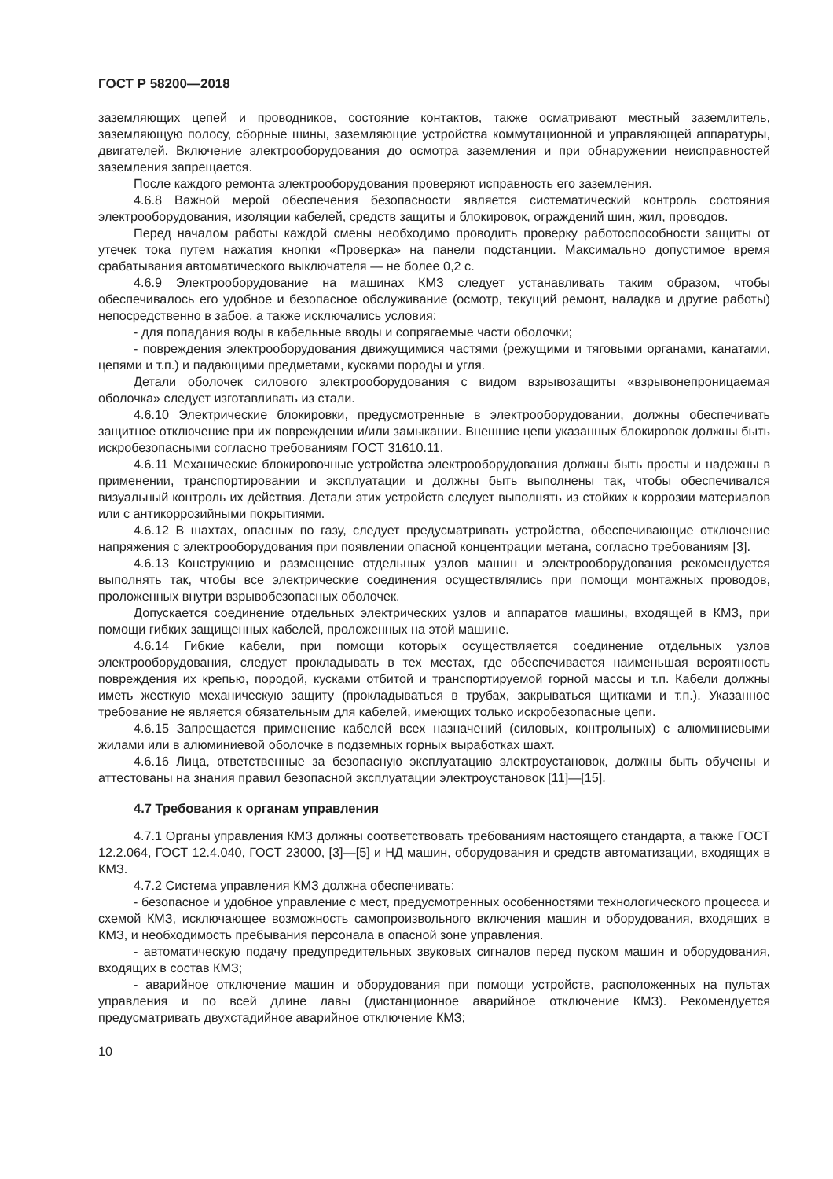ГОСТ Р 58200—2018
заземляющих цепей и проводников, состояние контактов, также осматривают местный заземлитель, заземляющую полосу, сборные шины, заземляющие устройства коммутационной и управляющей аппаратуры, двигателей. Включение электрооборудования до осмотра заземления и при обнаружении неисправностей заземления запрещается.
После каждого ремонта электрооборудования проверяют исправность его заземления.
4.6.8 Важной мерой обеспечения безопасности является систематический контроль состояния электрооборудования, изоляции кабелей, средств защиты и блокировок, ограждений шин, жил, проводов.
Перед началом работы каждой смены необходимо проводить проверку работоспособности защиты от утечек тока путем нажатия кнопки «Проверка» на панели подстанции. Максимально допустимое время срабатывания автоматического выключателя — не более 0,2 с.
4.6.9 Электрооборудование на машинах КМЗ следует устанавливать таким образом, чтобы обеспечивалось его удобное и безопасное обслуживание (осмотр, текущий ремонт, наладка и другие работы) непосредственно в забое, а также исключались условия:
- для попадания воды в кабельные вводы и сопрягаемые части оболочки;
- повреждения электрооборудования движущимися частями (режущими и тяговыми органами, канатами, цепями и т.п.) и падающими предметами, кусками породы и угля.
Детали оболочек силового электрооборудования с видом взрывозащиты «взрывонепроницаемая оболочка» следует изготавливать из стали.
4.6.10 Электрические блокировки, предусмотренные в электрооборудовании, должны обеспечивать защитное отключение при их повреждении и/или замыкании. Внешние цепи указанных блокировок должны быть искробезопасными согласно требованиям ГОСТ 31610.11.
4.6.11 Механические блокировочные устройства электрооборудования должны быть просты и надежны в применении, транспортировании и эксплуатации и должны быть выполнены так, чтобы обеспечивался визуальный контроль их действия. Детали этих устройств следует выполнять из стойких к коррозии материалов или с антикоррозийными покрытиями.
4.6.12 В шахтах, опасных по газу, следует предусматривать устройства, обеспечивающие отключение напряжения с электрооборудования при появлении опасной концентрации метана, согласно требованиям [3].
4.6.13 Конструкцию и размещение отдельных узлов машин и электрооборудования рекомендуется выполнять так, чтобы все электрические соединения осуществлялись при помощи монтажных проводов, проложенных внутри взрывобезопасных оболочек.
Допускается соединение отдельных электрических узлов и аппаратов машины, входящей в КМЗ, при помощи гибких защищенных кабелей, проложенных на этой машине.
4.6.14 Гибкие кабели, при помощи которых осуществляется соединение отдельных узлов электрооборудования, следует прокладывать в тех местах, где обеспечивается наименьшая вероятность повреждения их крепью, породой, кусками отбитой и транспортируемой горной массы и т.п. Кабели должны иметь жесткую механическую защиту (прокладываться в трубах, закрываться щитками и т.п.). Указанное требование не является обязательным для кабелей, имеющих только искробезопасные цепи.
4.6.15 Запрещается применение кабелей всех назначений (силовых, контрольных) с алюминиевыми жилами или в алюминиевой оболочке в подземных горных выработках шахт.
4.6.16 Лица, ответственные за безопасную эксплуатацию электроустановок, должны быть обучены и аттестованы на знания правил безопасной эксплуатации электроустановок [11]—[15].
4.7 Требования к органам управления
4.7.1 Органы управления КМЗ должны соответствовать требованиям настоящего стандарта, а также ГОСТ 12.2.064, ГОСТ 12.4.040, ГОСТ 23000, [3]—[5] и НД машин, оборудования и средств автоматизации, входящих в КМЗ.
4.7.2 Система управления КМЗ должна обеспечивать:
- безопасное и удобное управление с мест, предусмотренных особенностями технологического процесса и схемой КМЗ, исключающее возможность самопроизвольного включения машин и оборудования, входящих в КМЗ, и необходимость пребывания персонала в опасной зоне управления.
- автоматическую подачу предупредительных звуковых сигналов перед пуском машин и оборудования, входящих в состав КМЗ;
- аварийное отключение машин и оборудования при помощи устройств, расположенных на пультах управления и по всей длине лавы (дистанционное аварийное отключение КМЗ). Рекомендуется предусматривать двухстадийное аварийное отключение КМЗ;
10